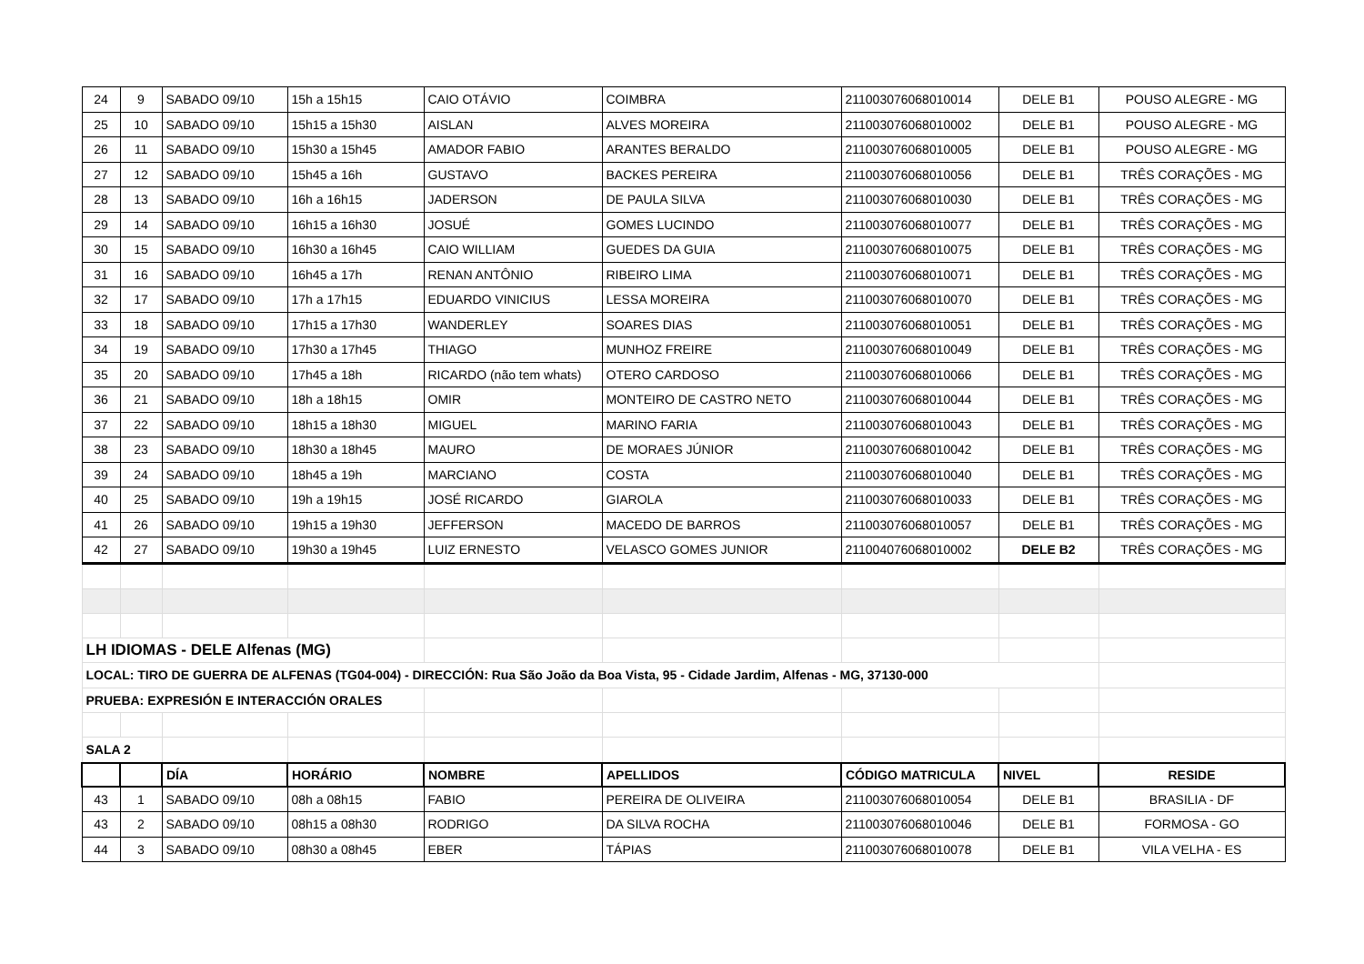| 24 | 9 | SABADO 09/10 | 15h a 15h15 | CAIO OTÁVIO | COIMBRA | 211003076068010014 | DELE B1 | POUSO ALEGRE - MG |
| 25 | 10 | SABADO 09/10 | 15h15 a 15h30 | AISLAN | ALVES MOREIRA | 211003076068010002 | DELE B1 | POUSO ALEGRE - MG |
| 26 | 11 | SABADO 09/10 | 15h30 a 15h45 | AMADOR FABIO | ARANTES BERALDO | 211003076068010005 | DELE B1 | POUSO ALEGRE - MG |
| 27 | 12 | SABADO 09/10 | 15h45 a 16h | GUSTAVO | BACKES PEREIRA | 211003076068010056 | DELE B1 | TRÊS CORAÇÕES - MG |
| 28 | 13 | SABADO 09/10 | 16h a 16h15 | JADERSON | DE PAULA SILVA | 211003076068010030 | DELE B1 | TRÊS CORAÇÕES - MG |
| 29 | 14 | SABADO 09/10 | 16h15 a 16h30 | JOSUÉ | GOMES LUCINDO | 211003076068010077 | DELE B1 | TRÊS CORAÇÕES - MG |
| 30 | 15 | SABADO 09/10 | 16h30 a 16h45 | CAIO WILLIAM | GUEDES DA GUIA | 211003076068010075 | DELE B1 | TRÊS CORAÇÕES - MG |
| 31 | 16 | SABADO 09/10 | 16h45 a 17h | RENAN ANTÔNIO | RIBEIRO LIMA | 211003076068010071 | DELE B1 | TRÊS CORAÇÕES - MG |
| 32 | 17 | SABADO 09/10 | 17h a 17h15 | EDUARDO VINICIUS | LESSA MOREIRA | 211003076068010070 | DELE B1 | TRÊS CORAÇÕES - MG |
| 33 | 18 | SABADO 09/10 | 17h15 a 17h30 | WANDERLEY | SOARES DIAS | 211003076068010051 | DELE B1 | TRÊS CORAÇÕES - MG |
| 34 | 19 | SABADO 09/10 | 17h30 a 17h45 | THIAGO | MUNHOZ FREIRE | 211003076068010049 | DELE B1 | TRÊS CORAÇÕES - MG |
| 35 | 20 | SABADO 09/10 | 17h45 a 18h | RICARDO (não tem whats) | OTERO CARDOSO | 211003076068010066 | DELE B1 | TRÊS CORAÇÕES - MG |
| 36 | 21 | SABADO 09/10 | 18h a 18h15 | OMIR | MONTEIRO DE CASTRO NETO | 211003076068010044 | DELE B1 | TRÊS CORAÇÕES - MG |
| 37 | 22 | SABADO 09/10 | 18h15 a 18h30 | MIGUEL | MARINO FARIA | 211003076068010043 | DELE B1 | TRÊS CORAÇÕES - MG |
| 38 | 23 | SABADO 09/10 | 18h30 a 18h45 | MAURO | DE MORAES JÚNIOR | 211003076068010042 | DELE B1 | TRÊS CORAÇÕES - MG |
| 39 | 24 | SABADO 09/10 | 18h45 a 19h | MARCIANO | COSTA | 211003076068010040 | DELE B1 | TRÊS CORAÇÕES - MG |
| 40 | 25 | SABADO 09/10 | 19h a 19h15 | JOSÉ RICARDO | GIAROLA | 211003076068010033 | DELE B1 | TRÊS CORAÇÕES - MG |
| 41 | 26 | SABADO 09/10 | 19h15 a 19h30 | JEFFERSON | MACEDO DE BARROS | 211003076068010057 | DELE B1 | TRÊS CORAÇÕES - MG |
| 42 | 27 | SABADO 09/10 | 19h30 a 19h45 | LUIZ ERNESTO | VELASCO GOMES JUNIOR | 211004076068010002 | DELE B2 | TRÊS CORAÇÕES - MG |
| LH IDIOMAS - DELE Alfenas (MG) | | | | | | | | |
| LOCAL: TIRO DE GUERRA DE ALFENAS (TG04-004) - DIRECCIÓN: Rua São João da Boa Vista, 95 - Cidade Jardim, Alfenas - MG, 37130-000 | | | | | | | | |
| PRUEBA: EXPRESIÓN E INTERACCIÓN ORALES | | | | | | | | |
| SALA 2 | | | | | | | | |
| | | DÍA | HORÁRIO | NOMBRE | APELLIDOS | CÓDIGO MATRICULA | NIVEL | RESIDE |
| 43 | 1 | SABADO 09/10 | 08h a 08h15 | FABIO | PEREIRA DE OLIVEIRA | 211003076068010054 | DELE B1 | BRASILIA - DF |
| 43 | 2 | SABADO 09/10 | 08h15 a 08h30 | RODRIGO | DA SILVA ROCHA | 211003076068010046 | DELE B1 | FORMOSA - GO |
| 44 | 3 | SABADO 09/10 | 08h30 a 08h45 | EBER | TÁPIAS | 211003076068010078 | DELE B1 | VILA VELHA - ES |